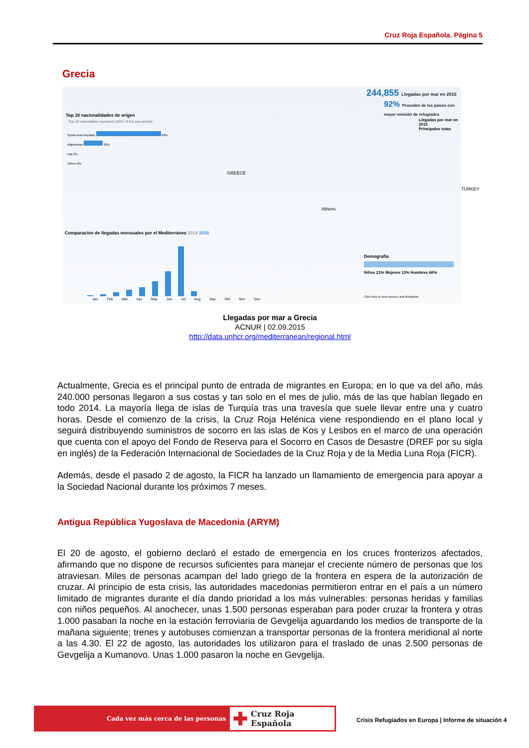Cruz Roja Española. Página 5
Grecia
244,855 Llegadas por mar en 2015
92% Proceden de los países con mayor emisión de refugiados
Llegadas por mar en 2015
Principales rutas
Top 10 nacionalidades de origen
Top-10 nationalities represent 100% of the sea arrivals
Syrian Arab Republic 69%
Afghanistan 20%
Iraq 3%
Others 8%
GREECE
Athens
TURKEY
Comparación de llegadas mensuales por el Mediterráneo 2014 2015
Jan Feb Mar Apr May Jun Jul Aug Sep Oct Nov Dec
Demografía
Niños 21% Mujeres 13% Hombres 66%
Click here to view sources and disclaimer
Llegadas por mar a Grecia
ACNUR | 02.09.2015
http://data.unhcr.org/mediterranean/regional.html
Actualmente, Grecia es el principal punto de entrada de migrantes en Europa; en lo que va del año, más 240.000 personas llegaron a sus costas y tan solo en el mes de julio, más de las que habían llegado en todo 2014. La mayoría llega de islas de Turquía tras una travesía que suele llevar entre una y cuatro horas. Desde el comienzo de la crisis, la Cruz Roja Helénica viene respondiendo en el plano local y seguirá distribuyendo suministros de socorro en las islas de Kos y Lesbos en el marco de una operación que cuenta con el apoyo del Fondo de Reserva para el Socorro en Casos de Desastre (DREF por su sigla en inglés) de la Federación Internacional de Sociedades de la Cruz Roja y de la Media Luna Roja (FICR).
Además, desde el pasado 2 de agosto, la FICR ha lanzado un llamamiento de emergencia para apoyar a la Sociedad Nacional durante los próximos 7 meses.
Antigua República Yugoslava de Macedonia (ARYM)
El 20 de agosto, el gobierno declaró el estado de emergencia en los cruces fronterizos afectados, afirmando que no dispone de recursos suficientes para manejar el creciente número de personas que los atraviesan. Miles de personas acampan del lado griego de la frontera en espera de la autorización de cruzar. Al principio de esta crisis, las autoridades macedonias permitieron entrar en el país a un número limitado de migrantes durante el día dando prioridad a los más vulnerables: personas heridas y familias con niños pequeños. Al anochecer, unas 1.500 personas esperaban para poder cruzar la frontera y otras 1.000 pasaban la noche en la estación ferroviaria de Gevgelija aguardando los medios de transporte de la mañana siguiente; trenes y autobuses comienzan a transportar personas de la frontera meridional al norte a las 4.30. El 22 de agosto, las autoridades los utilizaron para el traslado de unas 2.500 personas de Gevgelija a Kumanovo. Unas 1.000 pasaron la noche en Gevgelija.
Cada vez más cerca de las personas
✚ Cruz Roja Española
Crisis Refugiados en Europa | Informe de situación 4